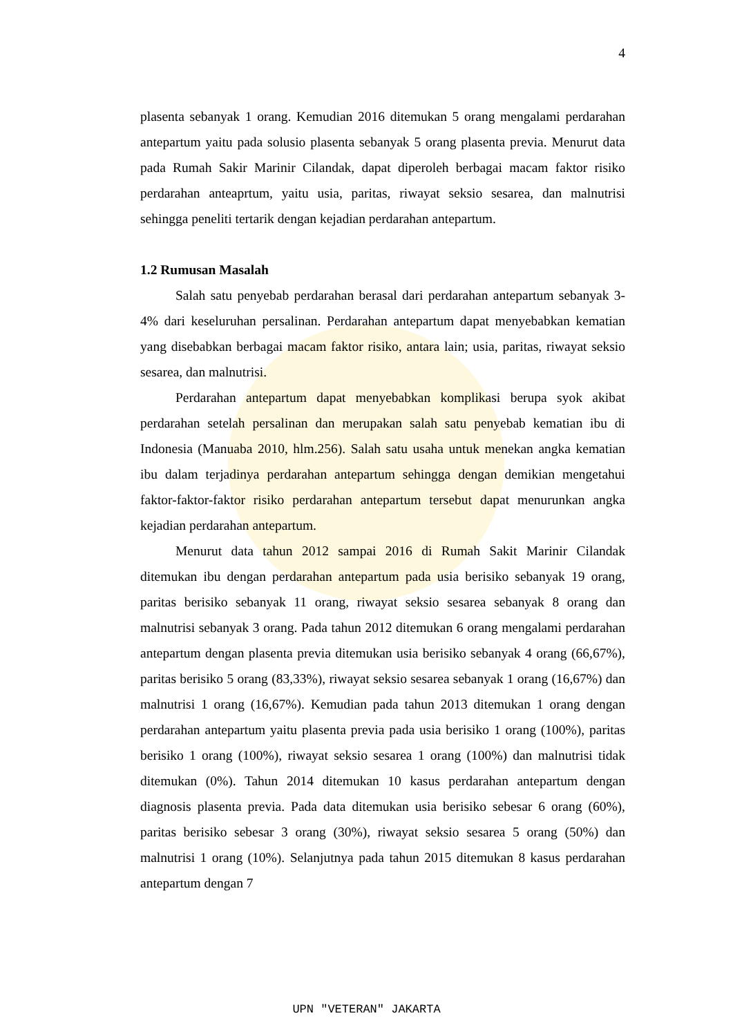4
plasenta sebanyak 1 orang. Kemudian 2016 ditemukan 5 orang mengalami perdarahan antepartum yaitu pada solusio plasenta sebanyak 5 orang plasenta previa. Menurut data pada Rumah Sakir Marinir Cilandak, dapat diperoleh berbagai macam faktor risiko perdarahan anteaprtum, yaitu usia, paritas, riwayat seksio sesarea, dan malnutrisi sehingga peneliti tertarik dengan kejadian perdarahan antepartum.
1.2 Rumusan Masalah
Salah satu penyebab perdarahan berasal dari perdarahan antepartum sebanyak 3-4% dari keseluruhan persalinan. Perdarahan antepartum dapat menyebabkan kematian yang disebabkan berbagai macam faktor risiko, antara lain; usia, paritas, riwayat seksio sesarea, dan malnutrisi.
Perdarahan antepartum dapat menyebabkan komplikasi berupa syok akibat perdarahan setelah persalinan dan merupakan salah satu penyebab kematian ibu di Indonesia (Manuaba 2010, hlm.256). Salah satu usaha untuk menekan angka kematian ibu dalam terjadinya perdarahan antepartum sehingga dengan demikian mengetahui faktor-faktor-faktor risiko perdarahan antepartum tersebut dapat menurunkan angka kejadian perdarahan antepartum.
Menurut data tahun 2012 sampai 2016 di Rumah Sakit Marinir Cilandak ditemukan ibu dengan perdarahan antepartum pada usia berisiko sebanyak 19 orang, paritas berisiko sebanyak 11 orang, riwayat seksio sesarea sebanyak 8 orang dan malnutrisi sebanyak 3 orang. Pada tahun 2012 ditemukan 6 orang mengalami perdarahan antepartum dengan plasenta previa ditemukan usia berisiko sebanyak 4 orang (66,67%), paritas berisiko 5 orang (83,33%), riwayat seksio sesarea sebanyak 1 orang (16,67%) dan malnutrisi 1 orang (16,67%). Kemudian pada tahun 2013 ditemukan 1 orang dengan perdarahan antepartum yaitu plasenta previa pada usia berisiko 1 orang (100%), paritas berisiko 1 orang (100%), riwayat seksio sesarea 1 orang (100%) dan malnutrisi tidak ditemukan (0%). Tahun 2014 ditemukan 10 kasus perdarahan antepartum dengan diagnosis plasenta previa. Pada data ditemukan usia berisiko sebesar 6 orang (60%), paritas berisiko sebesar 3 orang (30%), riwayat seksio sesarea 5 orang (50%) dan malnutrisi 1 orang (10%). Selanjutnya pada tahun 2015 ditemukan 8 kasus perdarahan antepartum dengan 7
UPN "VETERAN" JAKARTA